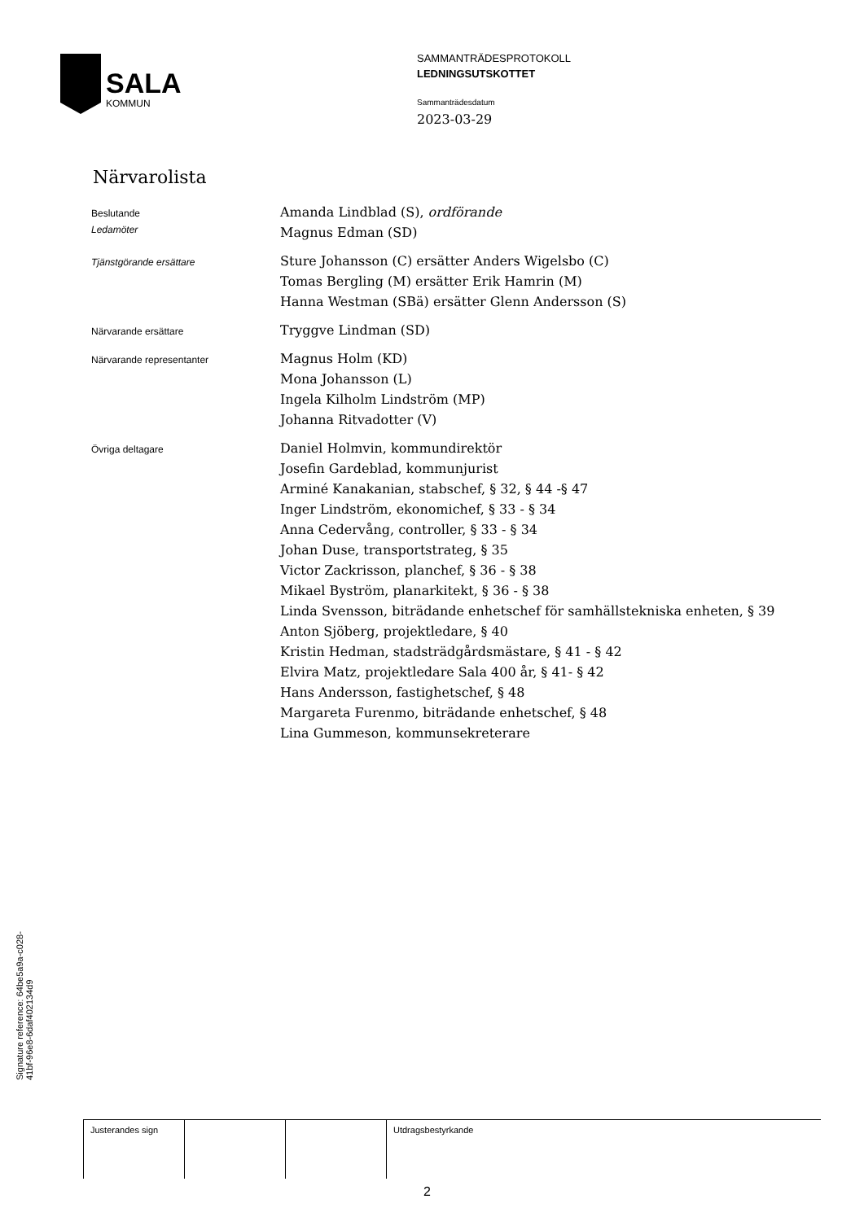SALA
KOMMUN
SAMMANTRÄDESPROTOKOLL
LEDNINGSUTSKOTTET
Sammanträdesdatum
2023-03-29
Närvarolista
Beslutande
Ledamöter
Amanda Lindblad (S), ordförande
Magnus Edman (SD)
Tjänstgörande ersättare
Sture Johansson (C) ersätter Anders Wigelsbo (C)
Tomas Bergling (M) ersätter Erik Hamrin (M)
Hanna Westman (SBä) ersätter Glenn Andersson (S)
Närvarande ersättare
Tryggve Lindman (SD)
Närvarande representanter
Magnus Holm (KD)
Mona Johansson (L)
Ingela Kilholm Lindström (MP)
Johanna Ritvadotter (V)
Övriga deltagare
Daniel Holmvin, kommundirektör
Josefin Gardeblad, kommunjurist
Arminé Kanakanian, stabschef, § 32, § 44 -§ 47
Inger Lindström, ekonomichef, § 33 - § 34
Anna Cedervång, controller, § 33 - § 34
Johan Duse, transportstrateg, § 35
Victor Zackrisson, planchef, § 36 - § 38
Mikael Byström, planarkitekt, § 36 - § 38
Linda Svensson, biträdande enhetschef för samhällstekniska enheten, § 39
Anton Sjöberg, projektledare, § 40
Kristin Hedman, stadsträdgårdsmästare, § 41 - § 42
Elvira Matz, projektledare Sala 400 år, § 41- § 42
Hans Andersson, fastighetschef, § 48
Margareta Furenmo, biträdande enhetschef, § 48
Lina Gummeson, kommunsekreterare
| Justerandes sign | | | Utdragsbestyrkande |
2
Signature reference: 64be5a9a-c028-41bf-96e8-6daf402134d9